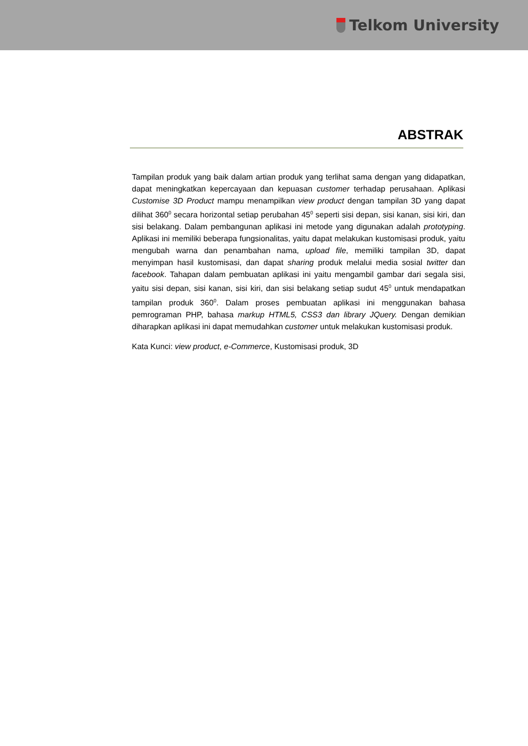Telkom University
ABSTRAK
Tampilan produk yang baik dalam artian produk yang terlihat sama dengan yang didapatkan, dapat meningkatkan kepercayaan dan kepuasan customer terhadap perusahaan. Aplikasi Customise 3D Product mampu menampilkan view product dengan tampilan 3D yang dapat dilihat 360<sup>0</sup> secara horizontal setiap perubahan 45<sup>0</sup> seperti sisi depan, sisi kanan, sisi kiri, dan sisi belakang. Dalam pembangunan aplikasi ini metode yang digunakan adalah prototyping. Aplikasi ini memiliki beberapa fungsionalitas, yaitu dapat melakukan kustomisasi produk, yaitu mengubah warna dan penambahan nama, upload file, memiliki tampilan 3D, dapat menyimpan hasil kustomisasi, dan dapat sharing produk melalui media sosial twitter dan facebook. Tahapan dalam pembuatan aplikasi ini yaitu mengambil gambar dari segala sisi, yaitu sisi depan, sisi kanan, sisi kiri, dan sisi belakang setiap sudut 45<sup>0</sup> untuk mendapatkan tampilan produk 360<sup>0</sup>. Dalam proses pembuatan aplikasi ini menggunakan bahasa pemrograman PHP, bahasa markup HTML5, CSS3 dan library JQuery. Dengan demikian diharapkan aplikasi ini dapat memudahkan customer untuk melakukan kustomisasi produk.
Kata Kunci: view product, e-Commerce, Kustomisasi produk, 3D